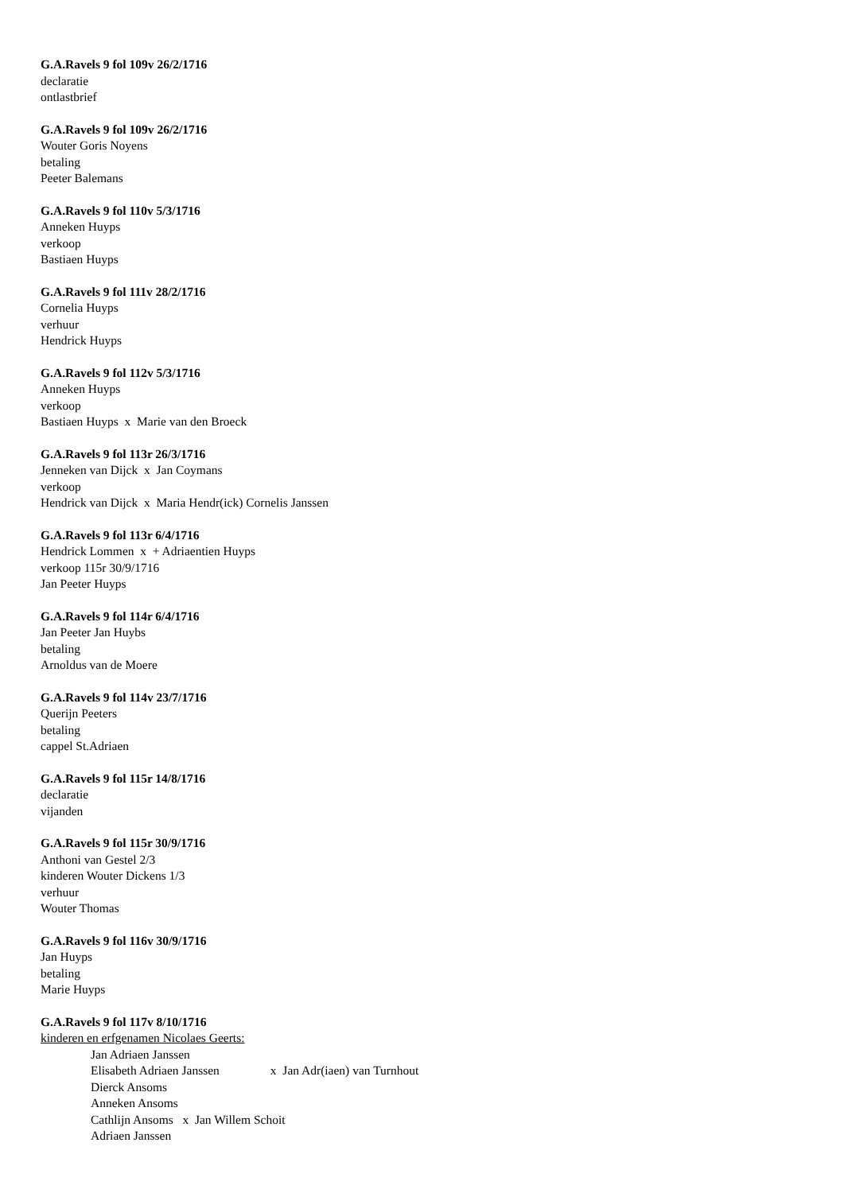G.A.Ravels 9 fol 109v 26/2/1716
declaratie
ontlastbrief
G.A.Ravels 9 fol 109v 26/2/1716
Wouter Goris Noyens
betaling
Peeter Balemans
G.A.Ravels 9 fol 110v 5/3/1716
Anneken Huyps
verkoop
Bastiaen Huyps
G.A.Ravels 9 fol 111v 28/2/1716
Cornelia Huyps
verhuur
Hendrick Huyps
G.A.Ravels 9 fol 112v 5/3/1716
Anneken Huyps
verkoop
Bastiaen Huyps x Marie van den Broeck
G.A.Ravels 9 fol 113r 26/3/1716
Jenneken van Dijck x Jan Coymans
verkoop
Hendrick van Dijck x Maria Hendr(ick) Cornelis Janssen
G.A.Ravels 9 fol 113r 6/4/1716
Hendrick Lommen x + Adriaentien Huyps
verkoop 115r 30/9/1716
Jan Peeter Huyps
G.A.Ravels 9 fol 114r 6/4/1716
Jan Peeter Jan Huybs
betaling
Arnoldus van de Moere
G.A.Ravels 9 fol 114v 23/7/1716
Querijn Peeters
betaling
cappel St.Adriaen
G.A.Ravels 9 fol 115r 14/8/1716
declaratie
vijanden
G.A.Ravels 9 fol 115r 30/9/1716
Anthoni van Gestel 2/3
kinderen Wouter Dickens 1/3
verhuur
Wouter Thomas
G.A.Ravels 9 fol 116v 30/9/1716
Jan Huyps
betaling
Marie Huyps
G.A.Ravels 9 fol 117v 8/10/1716
kinderen en erfgenamen Nicolaes Geerts:
Jan Adriaen Janssen
Elisabeth Adriaen Janssen x Jan Adr(iaen) van Turnhout
Dierck Ansoms
Anneken Ansoms
Cathlijn Ansoms x Jan Willem Schoit
Adriaen Janssen